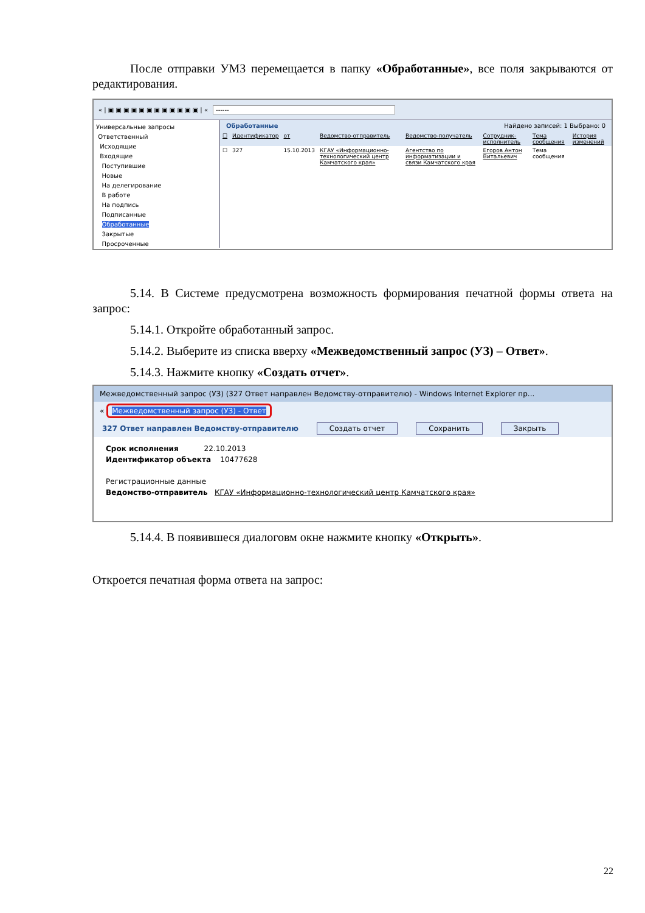После отправки УМЗ перемещается в папку «Обработанные», все поля закрываются от редактирования.
« | ▣ ▣ ▣ ▣ ▣ ▣ ▣ ▣ ▣ ▣ ▣ ▣ | « ------
Универсальные запросы
Ответственный
Исходящие
Входящие
Поступившие
Новые
На делегирование
В работе
На подпись
Подписанные
Обработанные
Закрытые
Просроченные
Обработанные Найдено записей: 1 Выбрано: 0
| ☐ | Идентификатор | от | Ведомство-отправитель | Ведомство-получатель | Сотрудник-исполнитель | Тема сообщения | История изменений |
| --- | --- | --- | --- | --- | --- | --- | --- |
| ☐ | 327 | 15.10.2013 | КГАУ «Информационно-технологический центр Камчатского края» | Агентство по информатизации и связи Камчатского края | Егоров Антон Витальевич | Тема сообщения | |
5.14. В Системе предусмотрена возможность формирования печатной формы ответа на запрос:
5.14.1. Откройте обработанный запрос.
5.14.2. Выберите из списка вверху «Межведомственный запрос (УЗ) – Ответ».
5.14.3. Нажмите кнопку «Создать отчет».
Межведомственный запрос (УЗ) (327 Ответ направлен Ведомству-отправителю) - Windows Internet Explorer пр...
« Межведомственный запрос (УЗ) - Ответ
327 Ответ направлен Ведомству-отправителю Создать отчет Сохранить Закрыть
Срок исполнения 22.10.2013
Идентификатор объекта 10477628
Регистрационные данные
Ведомство-отправитель КГАУ «Информационно-технологический центр Камчатского края»
5.14.4. В появившеся диалоговм окне нажмите кнопку «Открыть».
Откроется печатная форма ответа на запрос:
22